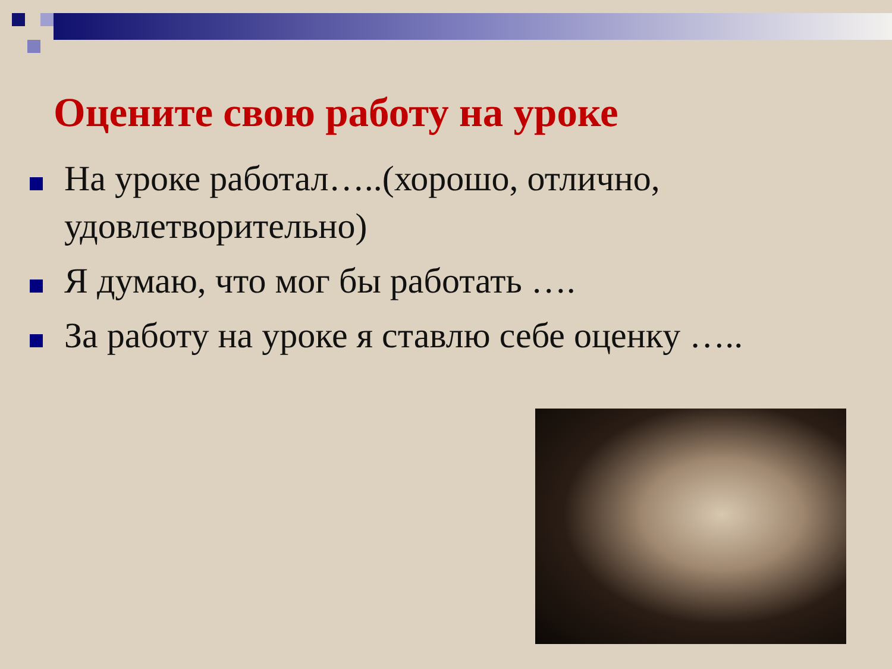Оцените свою работу на уроке
На уроке работал…..(хорошо, отлично, удовлетворительно)
Я думаю, что мог бы работать ….
За работу на уроке я ставлю себе оценку …..